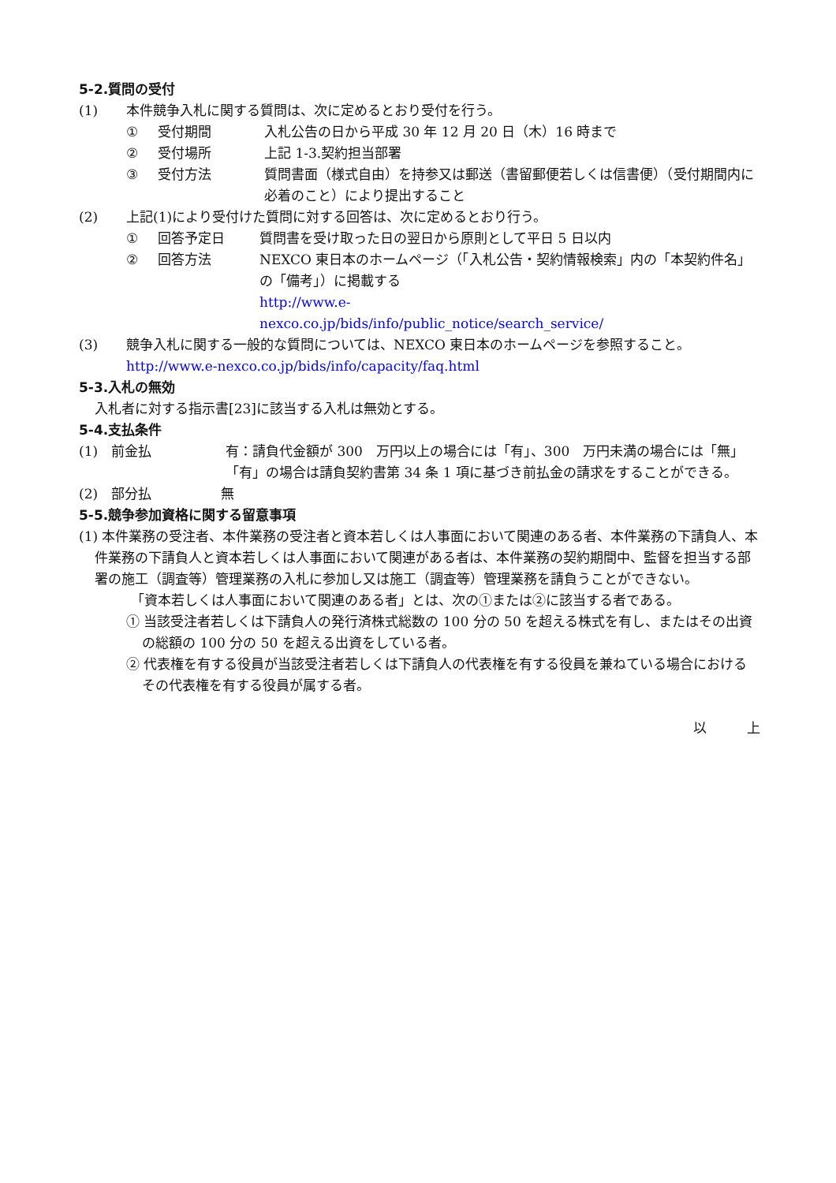5-2.質問の受付
(1) 本件競争入札に関する質問は、次に定めるとおり受付を行う。
① 受付期間 入札公告の日から平成 30 年 12 月 20 日（木）16 時まで
② 受付場所 上記 1-3.契約担当部署
③ 受付方法 質問書面（様式自由）を持参又は郵送（書留郵便若しくは信書便）（受付期間内に必着のこと）により提出すること
(2) 上記(1)により受付けた質問に対する回答は、次に定めるとおり行う。
① 回答予定日 質問書を受け取った日の翌日から原則として平日 5 日以内
② 回答方法 NEXCO 東日本のホームページ（「入札公告・契約情報検索」内の「本契約件名」の「備考」）に掲載する
http://www.e-
nexco.co.jp/bids/info/public_notice/search_service/
(3) 競争入札に関する一般的な質問については、NEXCO 東日本のホームページを参照すること。
http://www.e-nexco.co.jp/bids/info/capacity/faq.html
5-3.入札の無効
入札者に対する指示書[23]に該当する入札は無効とする。
5-4.支払条件
(1)　前金払 有：請負代金額が 300　万円以上の場合には「有」、300　万円未満の場合には「無」
「有」の場合は請負契約書第 34 条 1 項に基づき前払金の請求をすることができる。
(2)　部分払 無
5-5.競争参加資格に関する留意事項
(1) 本件業務の受注者、本件業務の受注者と資本若しくは人事面において関連のある者、本件業務の下請負人、本件業務の下請負人と資本若しくは人事面において関連がある者は、本件業務の契約期間中、監督を担当する部署の施工（調査等）管理業務の入札に参加し又は施工（調査等）管理業務を請負うことができない。
「資本若しくは人事面において関連のある者」とは、次の①または②に該当する者である。
① 当該受注者若しくは下請負人の発行済株式総数の 100 分の 50 を超える株式を有し、またはその出資の総額の 100 分の 50 を超える出資をしている者。
② 代表権を有する役員が当該受注者若しくは下請負人の代表権を有する役員を兼ねている場合におけるその代表権を有する役員が属する者。
以　　　上